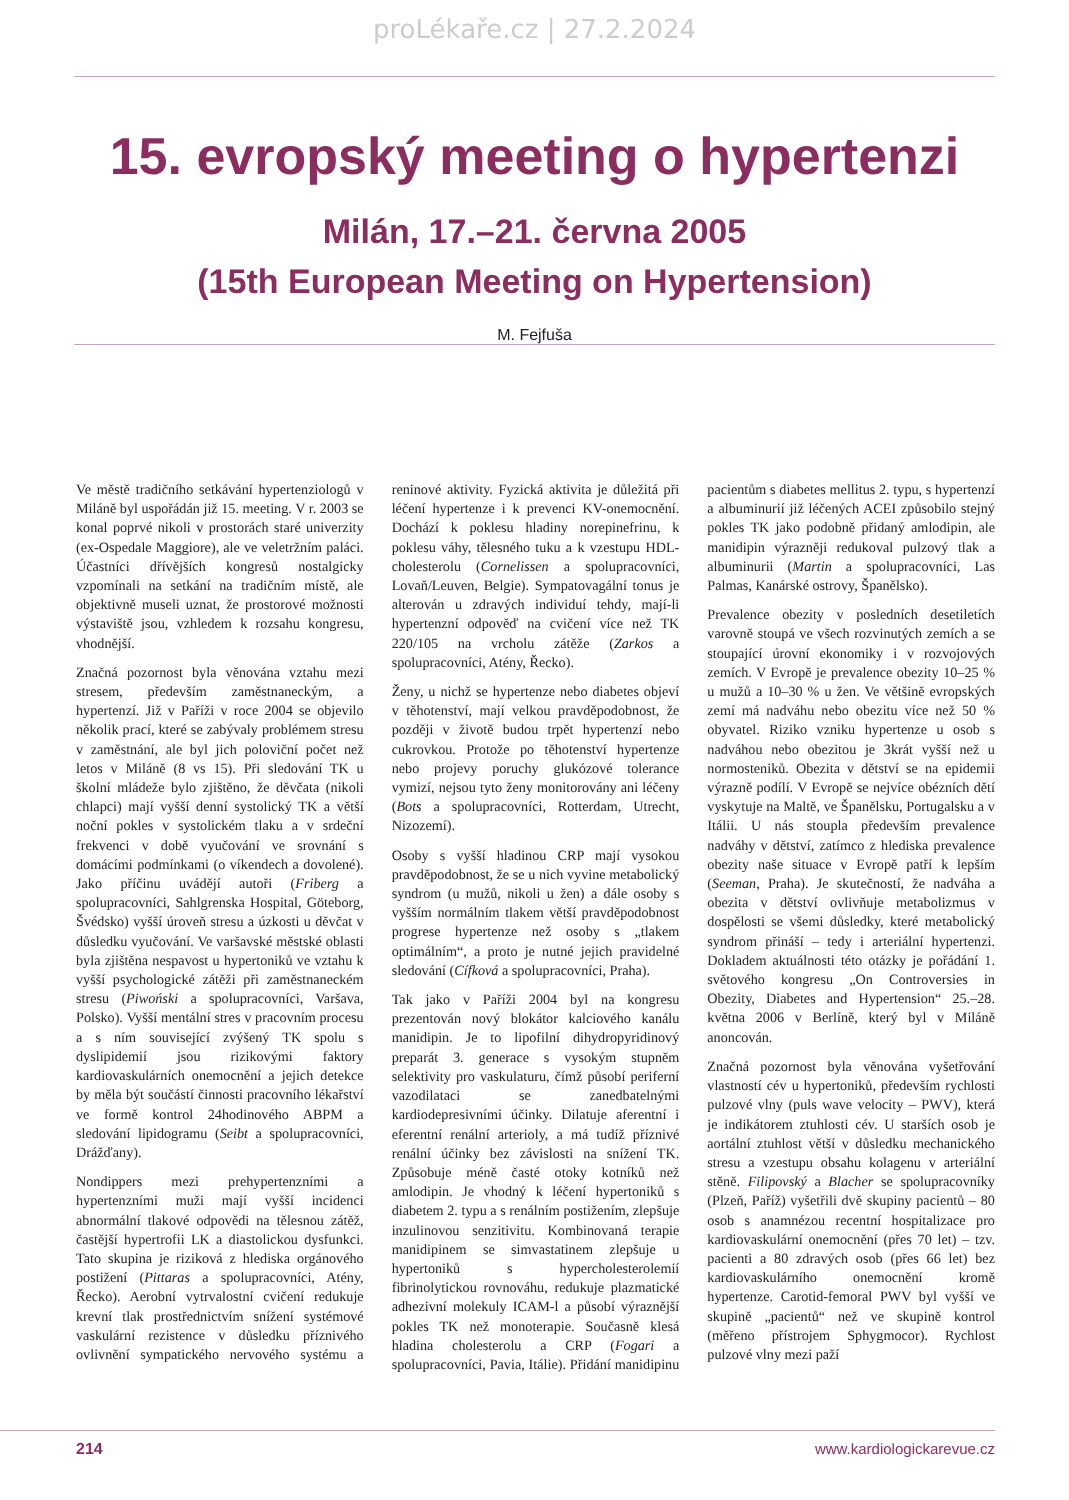proLékaře.cz | 27.2.2024
15. evropský meeting o hypertenzi
Milán, 17.–21. června 2005
(15th European Meeting on Hypertension)
M. Fejfuša
Ve městě tradičního setkávání hypertenziologů v Miláně byl uspořádán již 15. meeting. V r. 2003 se konal poprvé nikoli v prostorách staré univerzity (ex-Ospedale Maggiore), ale ve veletržním paláci. Účastníci dřívějších kongresů nostalgicky vzpomínali na setkání na tradičním místě, ale objektivně museli uznat, že prostorové možnosti výstaviště jsou, vzhledem k rozsahu kongresu, vhodnější.
Značná pozornost byla věnována vztahu mezi stresem, především zaměstnaneckým, a hypertenzí. Již v Paříži v roce 2004 se objevilo několik prací, které se zabývaly problémem stresu v zaměstnání, ale byl jich poloviční počet než letos v Miláně (8 vs 15). Při sledování TK u školní mládeže bylo zjištěno, že děvčata (nikoli chlapci) mají vyšší denní systolický TK a větší noční pokles v systolickém tlaku a v srdeční frekvenci v době vyučování ve srovnání s domácími podmínkami (o víkendech a dovolené). Jako příčinu uvádějí autoři (Friberg a spolupracovníci, Sahlgrenska Hospital, Göteborg, Švédsko) vyšší úroveň stresu a úzkosti u děvčat v důsledku vyučování. Ve varšavské městské oblasti byla zjištěna nespavost u hypertoniků ve vztahu k vyšší psychologické zátěži při zaměstnaneckém stresu (Piwoński a spolupracovníci, Varšava, Polsko). Vyšší mentální stres v pracovním procesu a s ním související zvýšený TK spolu s dyslipidemií jsou rizikovými faktory kardiovaskulárních onemocnění a jejich detekce by měla být součástí činnosti pracovního lékařství ve formě kontrol 24hodinového ABPM a sledování lipidogramu (Seibt a spolupracovníci, Drážďany).
Nondippers mezi prehypertenzními a hypertenzními muži mají vyšší incidenci abnormální tlakové odpovědi na tělesnou zátěž, častější hypertrofii LK a diastolickou dysfunkci. Tato skupina je riziková z hlediska orgánového postižení (Pittaras a spolupracovníci, Atény, Řecko). Aerobní vytrvalostní cvičení redukuje krevní tlak prostřednictvím snížení systémové vaskulární rezistence v důsledku příznivého ovlivnění sympatického nervového systému a reninové aktivity. Fyzická aktivita je důležitá při léčení hypertenze i k prevenci KV-onemocnění. Dochází k poklesu hladiny norepinefrinu, k poklesu váhy, tělesného tuku a k vzestupu HDL-cholesterolu (Cornelissen a spolupracovníci, Lovaň/Leuven, Belgie). Sympatovagální tonus je alterován u zdravých individuí tehdy, mají-li hypertenzní odpověď na cvičení více než TK 220/105 na vrcholu zátěže (Zarkos a spolupracovníci, Atény, Řecko).
Ženy, u nichž se hypertenze nebo diabetes objeví v těhotenství, mají velkou pravděpodobnost, že později v životě budou trpět hypertenzí nebo cukrovkou. Protože po těhotenství hypertenze nebo projevy poruchy glukózové tolerance vymizí, nejsou tyto ženy monitorovány ani léčeny (Bots a spolupracovníci, Rotterdam, Utrecht, Nizozemí).
Osoby s vyšší hladinou CRP mají vysokou pravděpodobnost, že se u nich vyvine metabolický syndrom (u mužů, nikoli u žen) a dále osoby s vyšším normálním tlakem větší pravděpodobnost progrese hypertenze než osoby s „tlakem optimálním“, a proto je nutné jejich pravidelné sledování (Cífková a spolupracovníci, Praha).
Tak jako v Paříži 2004 byl na kongresu prezentován nový blokátor kalciového kanálu manidipin. Je to lipofilní dihydropyridinový preparát 3. generace s vysokým stupněm selektivity pro vaskulaturu, čímž působí periferní vazodilataci se zanedbatelnými kardiodepresivními účinky. Dilatuje aferentní i eferentní renální arterioly, a má tudíž příznivé renální účinky bez závislosti na snížení TK. Způsobuje méně časté otoky kotníků než amlodipin. Je vhodný k léčení hypertoniků s diabetem 2. typu a s renálním postižením, zlepšuje inzulinovou senzitivitu. Kombinovaná terapie manidipinem se simvastatinem zlepšuje u hypertoniků s hypercholesterolemií fibrinolytickou rovnováhu, redukuje plazmatické adhezivní molekuly ICAM-l a působí výraznější pokles TK než monoterapie. Současně klesá hladina cholesterolu a CRP (Fogari a spolupracovníci, Pavia, Itálie). Přidání manidipinu pacientům s diabetes mellitus 2. typu, s hypertenzí a albuminurií již léčených ACEI způsobilo stejný pokles TK jako podobně přidaný amlodipin, ale manidipin výrazněji redukoval pulzový tlak a albuminurii (Martin a spolupracovníci, Las Palmas, Kanárské ostrovy, Španělsko).
Prevalence obezity v posledních desetiletích varovně stoupá ve všech rozvinutých zemích a se stoupající úrovní ekonomiky i v rozvojových zemích. V Evropě je prevalence obezity 10–25 % u mužů a 10–30 % u žen. Ve většině evropských zemí má nadváhu nebo obezitu více než 50 % obyvatel. Riziko vzniku hypertenze u osob s nadváhou nebo obezitou je 3krát vyšší než u normosteniků. Obezita v dětství se na epidemii výrazně podílí. V Evropě se nejvíce obézních dětí vyskytuje na Maltě, ve Španělsku, Portugalsku a v Itálii. U nás stoupla především prevalence nadváhy v dětství, zatímco z hlediska prevalence obezity naše situace v Evropě patří k lepším (Seeman, Praha). Je skutečností, že nadváha a obezita v dětství ovlivňuje metabolizmus v dospělosti se všemi důsledky, které metabolický syndrom přináší – tedy i arteriální hypertenzi. Dokladem aktuálnosti této otázky je pořádání 1. světového kongresu „On Controversies in Obezity, Diabetes and Hypertension“ 25.–28. května 2006 v Berlíně, který byl v Miláně anoncován.
Značná pozornost byla věnována vyšetřování vlastností cév u hypertoniků, především rychlosti pulzové vlny (puls wave velocity – PWV), která je indikátorem ztuhlosti cév. U starších osob je aortální ztuhlost větší v důsledku mechanického stresu a vzestupu obsahu kolagenu v arteriální stěně. Filipovský a Blacher se spolupracovníky (Plzeň, Paříž) vyšetřili dvě skupiny pacientů – 80 osob s anamnézou recentní hospitalizace pro kardiovaskulární onemocnění (přes 70 let) – tzv. pacienti a 80 zdravých osob (přes 66 let) bez kardiovaskulárního onemocnění kromě hypertenze. Carotid-femoral PWV byl vyšší ve skupině „pacientů“ než ve skupině kontrol (měřeno přístrojem Sphygmocor). Rychlost pulzové vlny mezi paží
214 www.kardiologickarevue.cz